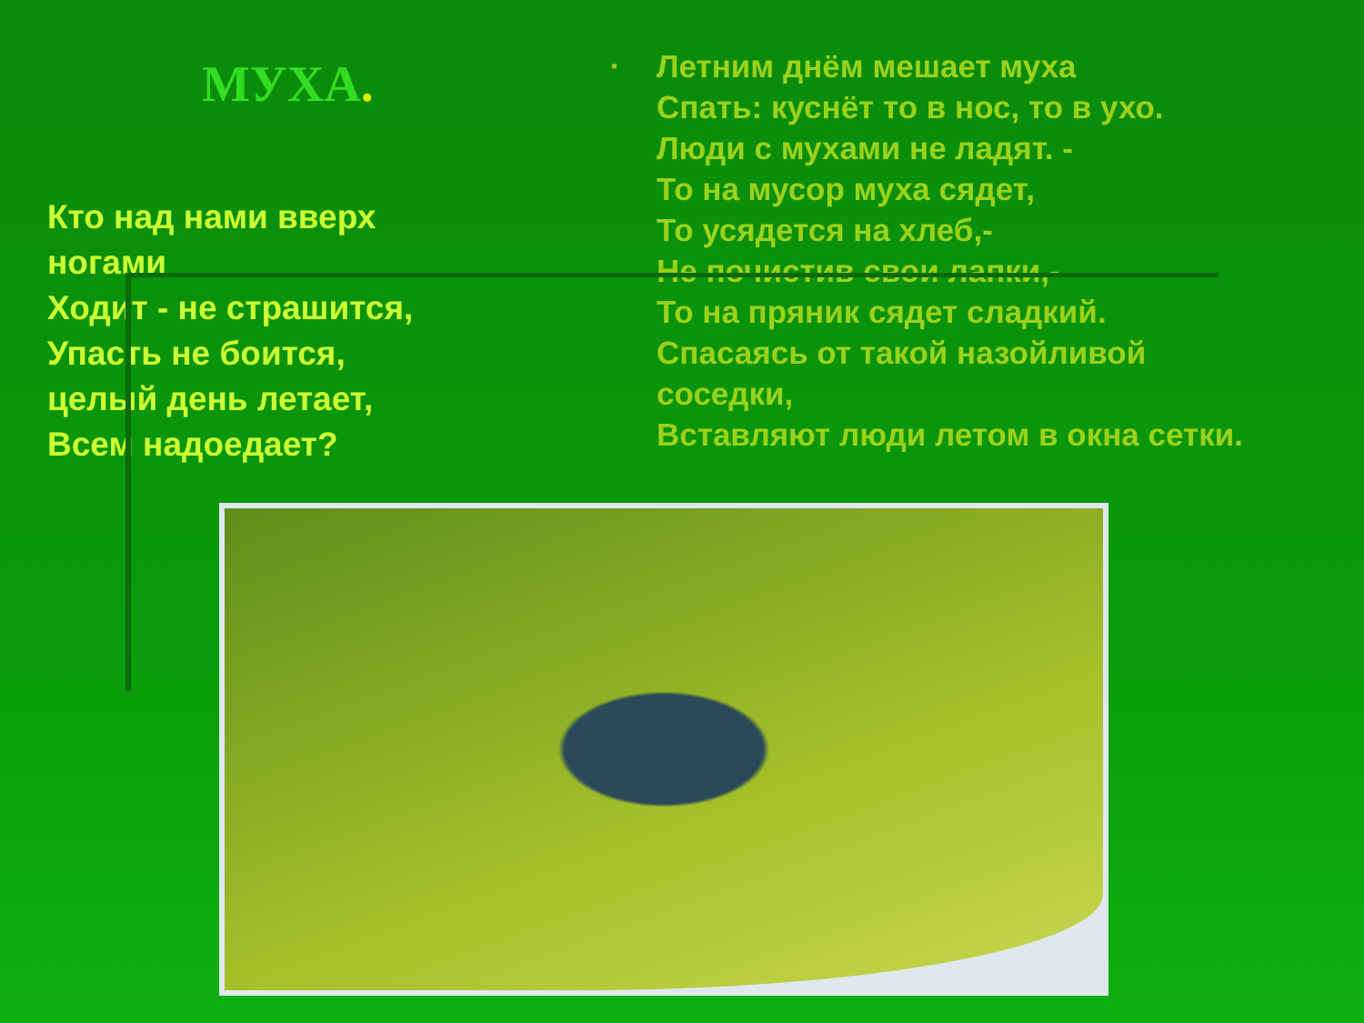МУХА.
Кто над нами вверх
ногами
Ходит - не страшится,
Упасть не боится,
целый день летает,
Всем надоедает?
▪
Летним днём мешает муха
Спать: куснёт то в нос, то в ухо.
Люди с мухами не ладят. -
То на мусор муха сядет,
То усядется на хлеб,-
Не почистив свои лапки,-
То на пряник сядет сладкий.
Спасаясь от такой назойливой
соседки,
Вставляют люди летом в окна сетки.